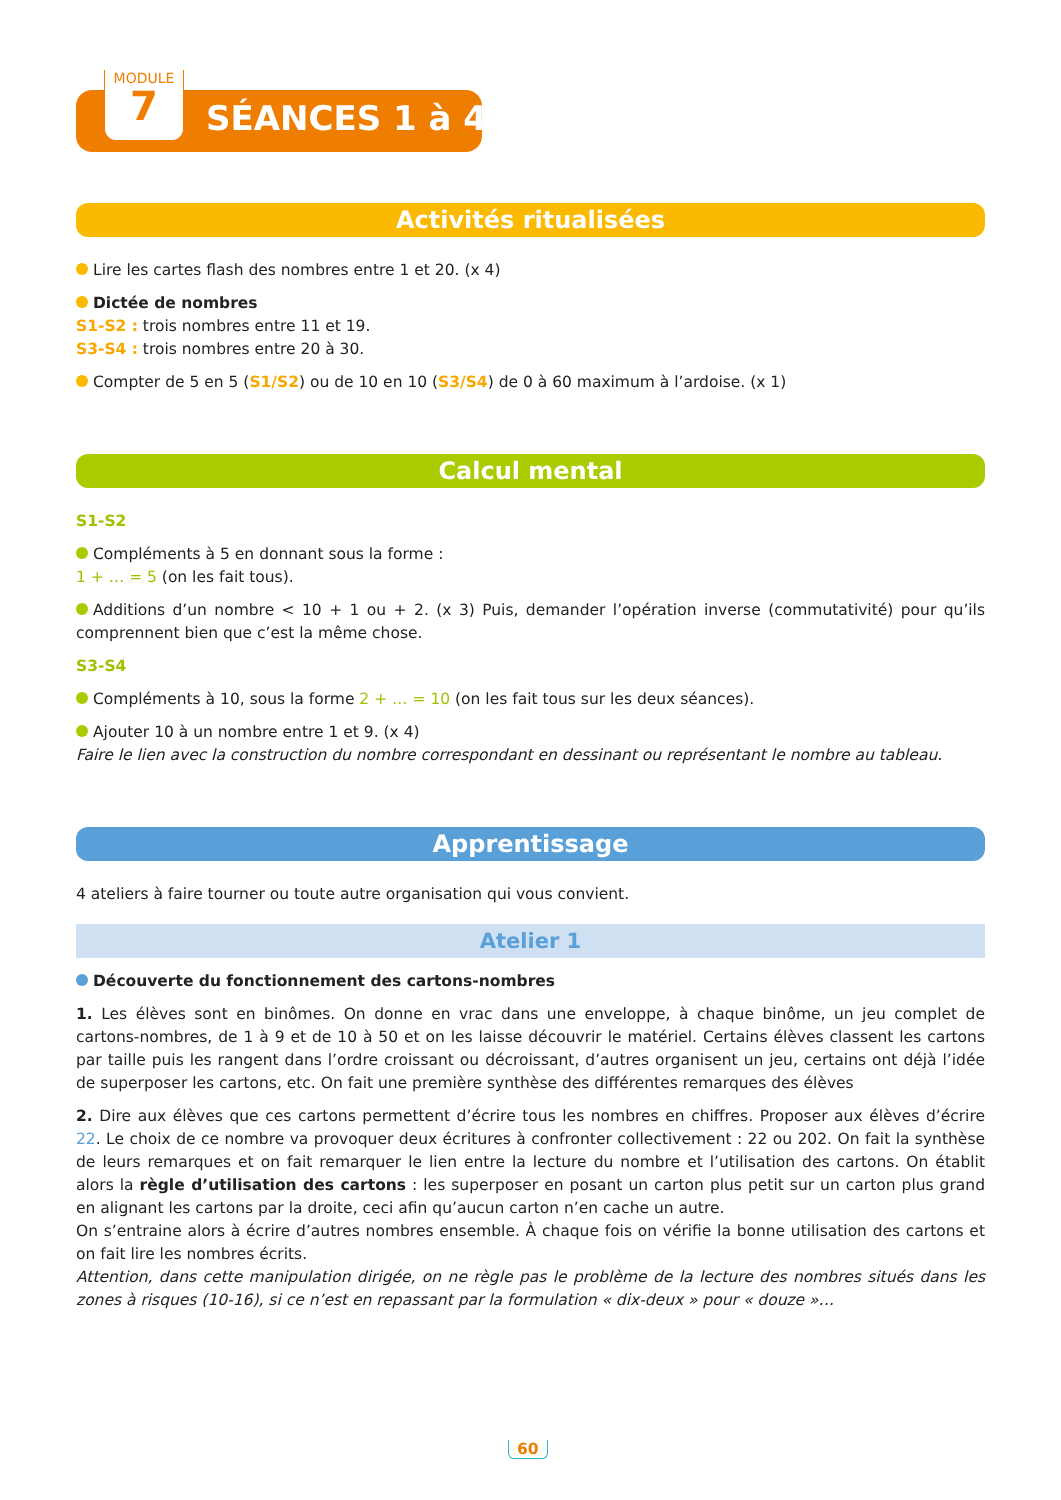MODULE
7
SÉANCES 1 à 4
Activités ritualisées
Lire les cartes flash des nombres entre 1 et 20. (x 4)
Dictée de nombres
S1-S2 : trois nombres entre 11 et 19.
S3-S4 : trois nombres entre 20 à 30.
Compter de 5 en 5 (S1/S2) ou de 10 en 10 (S3/S4) de 0 à 60 maximum à l’ardoise. (x 1)
Calcul mental
S1-S2
Compléments à 5 en donnant sous la forme :
1 + … = 5 (on les fait tous).
Additions d’un nombre < 10 + 1 ou + 2. (x 3) Puis, demander l’opération inverse (commutativité) pour qu’ils comprennent bien que c’est la même chose.
S3-S4
Compléments à 10, sous la forme 2 + … = 10 (on les fait tous sur les deux séances).
Ajouter 10 à un nombre entre 1 et 9. (x 4)
Faire le lien avec la construction du nombre correspondant en dessinant ou représentant le nombre au tableau.
Apprentissage
4 ateliers à faire tourner ou toute autre organisation qui vous convient.
Atelier 1
Découverte du fonctionnement des cartons-nombres
1. Les élèves sont en binômes. On donne en vrac dans une enveloppe, à chaque binôme, un jeu complet de cartons-nombres, de 1 à 9 et de 10 à 50 et on les laisse découvrir le matériel. Certains élèves classent les cartons par taille puis les rangent dans l’ordre croissant ou décroissant, d’autres organisent un jeu, certains ont déjà l’idée de superposer les cartons, etc. On fait une première synthèse des différentes remarques des élèves
2. Dire aux élèves que ces cartons permettent d’écrire tous les nombres en chiffres. Proposer aux élèves d’écrire 22. Le choix de ce nombre va provoquer deux écritures à confronter collectivement : 22 ou 202. On fait la synthèse de leurs remarques et on fait remarquer le lien entre la lecture du nombre et l’utilisation des cartons. On établit alors la règle d’utilisation des cartons : les superposer en posant un carton plus petit sur un carton plus grand en alignant les cartons par la droite, ceci afin qu’aucun carton n’en cache un autre.
On s’entraine alors à écrire d’autres nombres ensemble. À chaque fois on vérifie la bonne utilisation des cartons et on fait lire les nombres écrits.
Attention, dans cette manipulation dirigée, on ne règle pas le problème de la lecture des nombres situés dans les zones à risques (10-16), si ce n’est en repassant par la formulation « dix-deux » pour « douze »…
60